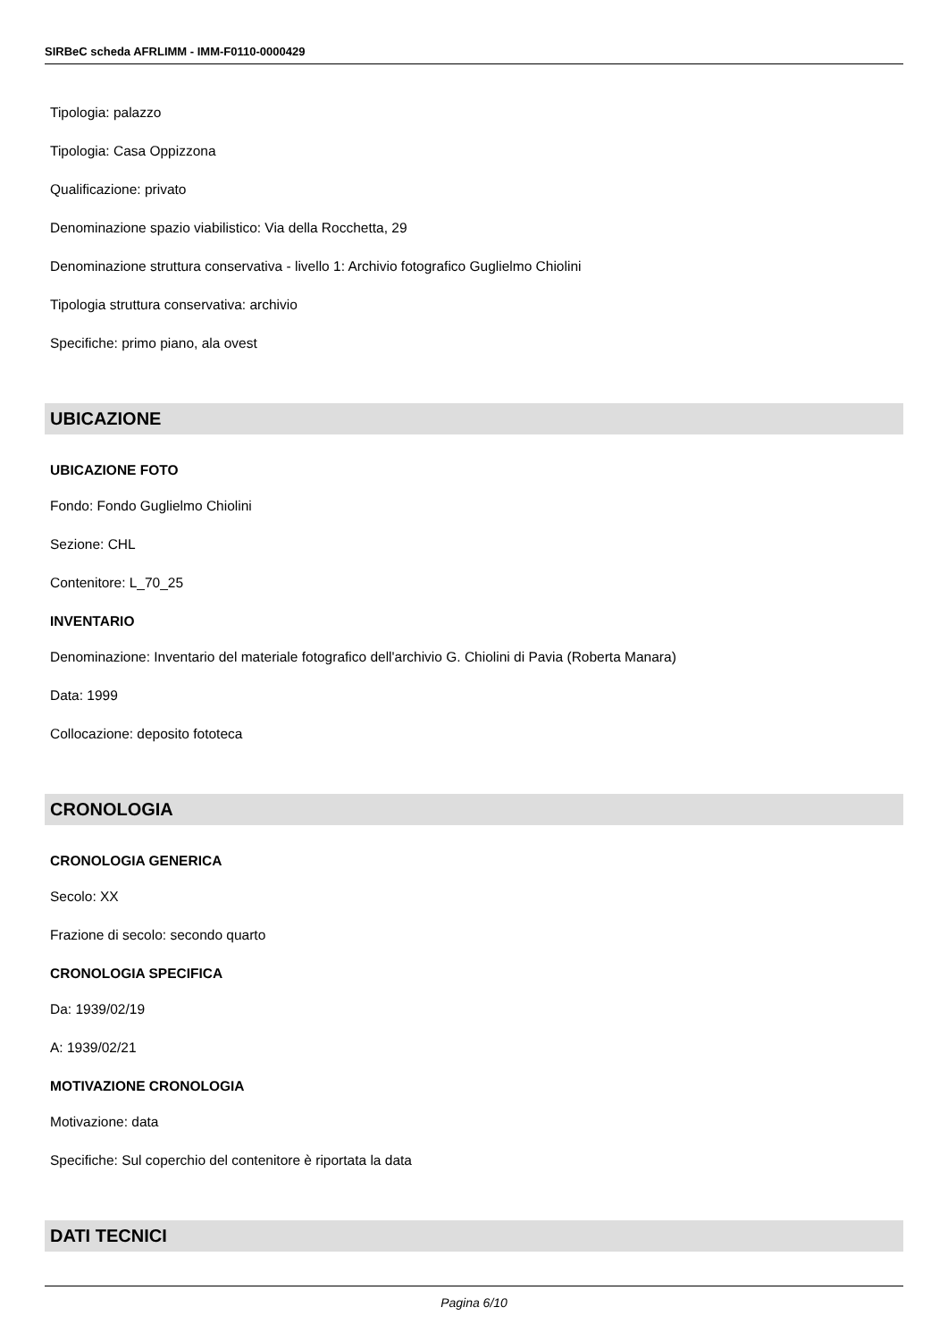SIRBeC scheda AFRLIMM - IMM-F0110-0000429
Tipologia: palazzo
Tipologia: Casa Oppizzona
Qualificazione: privato
Denominazione spazio viabilistico: Via della Rocchetta, 29
Denominazione struttura conservativa - livello 1: Archivio fotografico Guglielmo Chiolini
Tipologia struttura conservativa: archivio
Specifiche: primo piano, ala ovest
UBICAZIONE
UBICAZIONE FOTO
Fondo: Fondo Guglielmo Chiolini
Sezione: CHL
Contenitore: L_70_25
INVENTARIO
Denominazione: Inventario del materiale fotografico dell'archivio G. Chiolini di Pavia (Roberta Manara)
Data: 1999
Collocazione: deposito fototeca
CRONOLOGIA
CRONOLOGIA GENERICA
Secolo: XX
Frazione di secolo: secondo quarto
CRONOLOGIA SPECIFICA
Da: 1939/02/19
A: 1939/02/21
MOTIVAZIONE CRONOLOGIA
Motivazione: data
Specifiche: Sul coperchio del contenitore è riportata la data
DATI TECNICI
Pagina 6/10